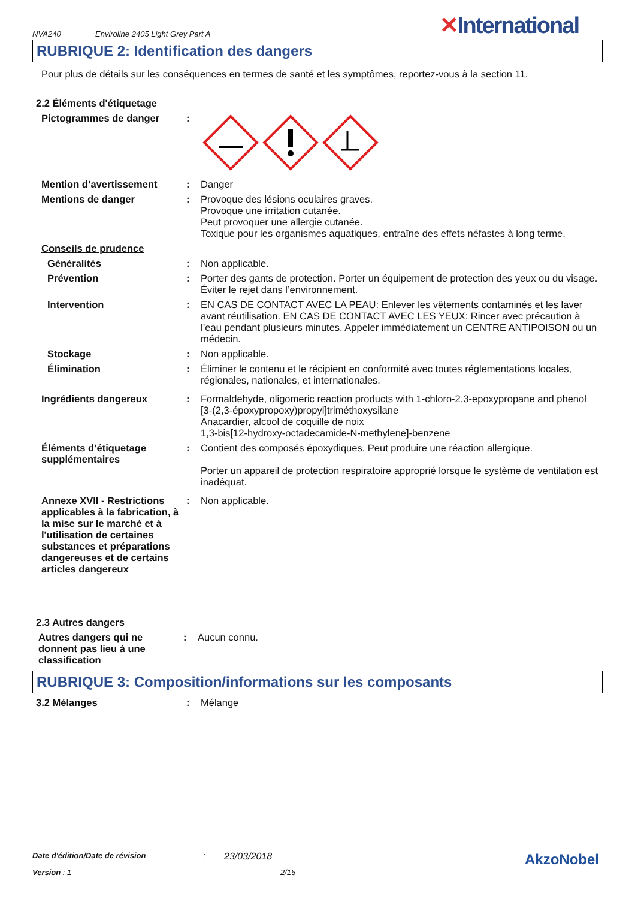NVA240 Enviroline 2405 Light Grey Part A ✕International
RUBRIQUE 2: Identification des dangers
Pour plus de détails sur les conséquences en termes de santé et les symptômes, reportez-vous à la section 11.
2.2 Éléments d'étiquetage
Pictogrammes de danger :
Mention d’avertissement : Danger
Mentions de danger : Provoque des lésions oculaires graves.
Provoque une irritation cutanée.
Peut provoquer une allergie cutanée.
Toxique pour les organismes aquatiques, entraîne des effets néfastes à long terme.
Conseils de prudence
Généralités : Non applicable.
Prévention : Porter des gants de protection. Porter un équipement de protection des yeux ou du visage. Éviter le rejet dans l’environnement.
Intervention : EN CAS DE CONTACT AVEC LA PEAU: Enlever les vêtements contaminés et les laver avant réutilisation. EN CAS DE CONTACT AVEC LES YEUX: Rincer avec précaution à l’eau pendant plusieurs minutes. Appeler immédiatement un CENTRE ANTIPOISON ou un médecin.
Stockage : Non applicable.
Élimination : Éliminer le contenu et le récipient en conformité avec toutes réglementations locales, régionales, nationales, et internationales.
Ingrédients dangereux : Formaldehyde, oligomeric reaction products with 1-chloro-2,3-epoxypropane and phenol
[3-(2,3-époxypropoxy)propyl]triméthoxysilane
Anacardier, alcool de coquille de noix
1,3-bis[12-hydroxy-octadecamide-N-methylene]-benzene
Éléments d’étiquetage supplémentaires
: Contient des composés époxydiques. Peut produire une réaction allergique.
Porter un appareil de protection respiratoire approprié lorsque le système de ventilation est inadéquat.
Annexe XVII - Restrictions applicables à la fabrication, à la mise sur le marché et à l'utilisation de certaines substances et préparations dangereuses et de certains articles dangereux
: Non applicable.
2.3 Autres dangers
Autres dangers qui ne donnent pas lieu à une classification
: Aucun connu.
RUBRIQUE 3: Composition/informations sur les composants
3.2 Mélanges : Mélange
Date d'édition/Date de révision: 23/03/2018 AkzoNobel
Version : 1 2/15